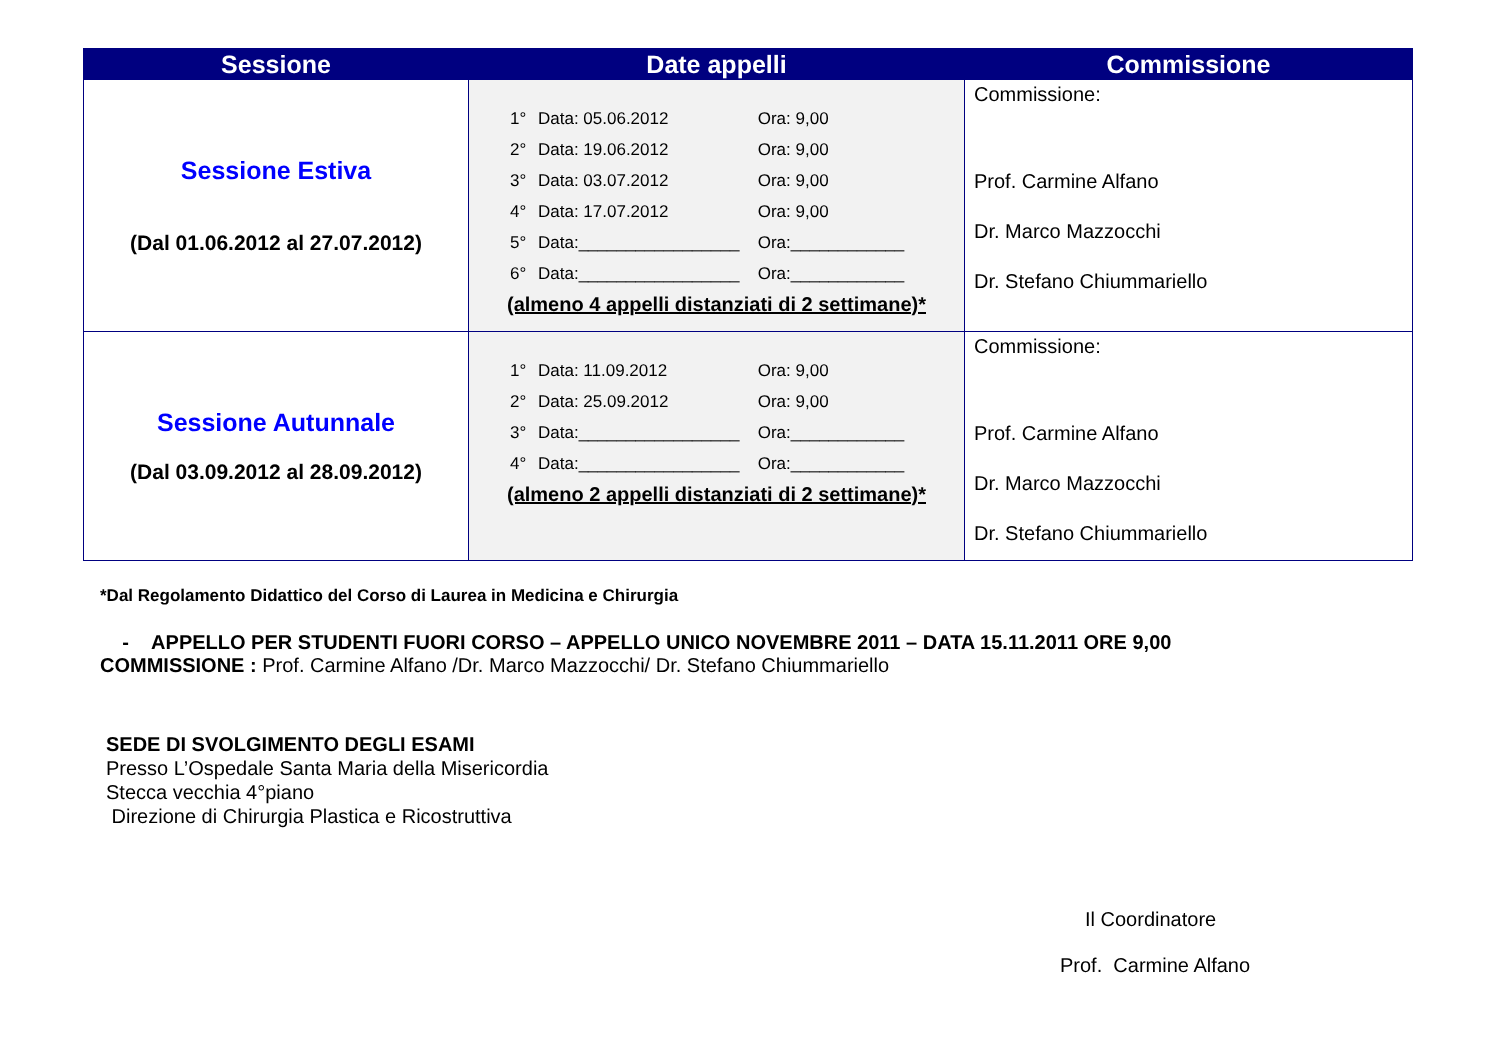| Sessione | Date appelli | Commissione |
| --- | --- | --- |
| Sessione Estiva (Dal 01.06.2012 al 27.07.2012) | 1° Data: 05.06.2012 Ora: 9,00 2° Data: 19.06.2012 Ora: 9,00 3° Data: 03.07.2012 Ora: 9,00 4° Data: 17.07.2012 Ora: 9,00 5° Data:_________________ Ora:____________ 6° Data:_________________ Ora:____________ (almeno 4 appelli distanziati di 2 settimane)* | Commissione: Prof. Carmine Alfano Dr. Marco Mazzocchi Dr. Stefano Chiummariello |
| Sessione Autunnale (Dal 03.09.2012 al 28.09.2012) | 1° Data: 11.09.2012 Ora: 9,00 2° Data: 25.09.2012 Ora: 9,00 3° Data:_________________ Ora:____________ 4° Data:_________________ Ora:____________ (almeno 2 appelli distanziati di 2 settimane)* | Commissione: Prof. Carmine Alfano Dr. Marco Mazzocchi Dr. Stefano Chiummariello |
*Dal Regolamento Didattico del Corso di Laurea in Medicina e Chirurgia
- APPELLO PER STUDENTI FUORI CORSO – APPELLO UNICO NOVEMBRE 2011 – DATA 15.11.2011 ORE 9,00
COMMISSIONE : Prof. Carmine Alfano /Dr. Marco Mazzocchi/ Dr. Stefano Chiummariello
SEDE DI SVOLGIMENTO DEGLI ESAMI
Presso L’Ospedale Santa Maria della Misericordia
Stecca vecchia 4°piano
Direzione di Chirurgia Plastica e Ricostruttiva
Il Coordinatore
Prof. Carmine Alfano